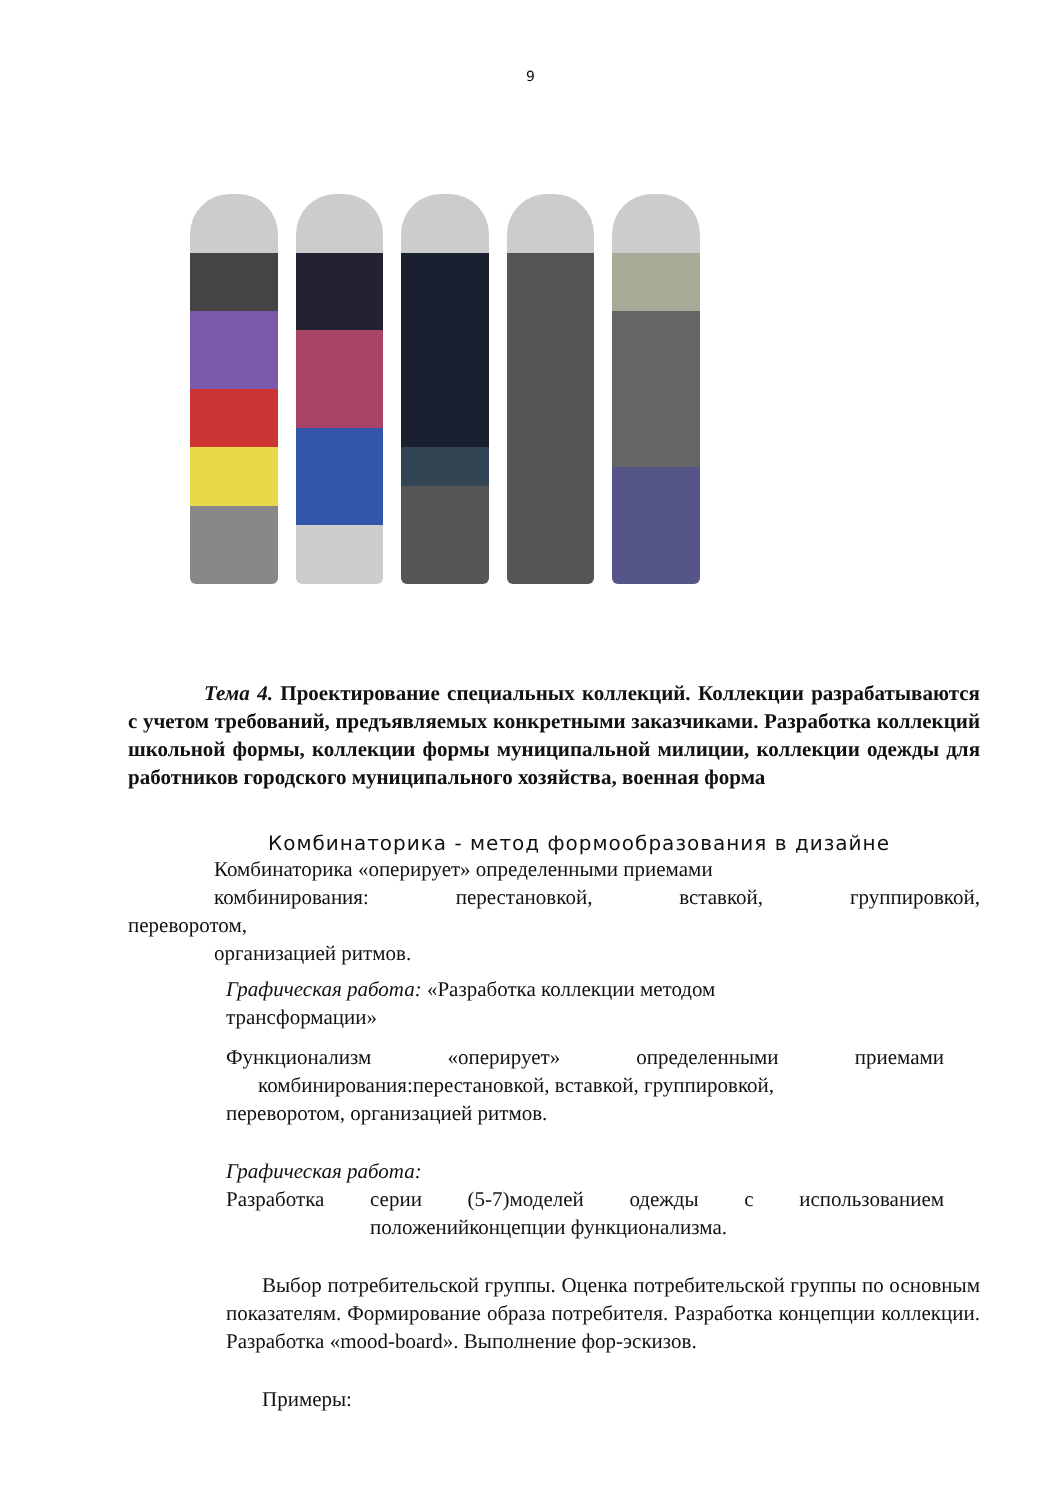9
Тема 4. Проектирование специальных коллекций. Коллекции разрабатываются с учетом требований, предъявляемых конкретными заказчиками. Разработка коллекций школьной формы, коллекции формы муниципальной милиции, коллекции одежды для работников городского муниципального хозяйства, военная форма
Комбинаторика - метод формообразования в дизайне
Комбинаторика «оперирует» определенными приемами
комбинирования: перестановкой, вставкой, группировкой,
переворотом,
организацией ритмов.
Графическая работа: «Разработка коллекции методом
трансформации»
Функционализм «оперирует» определенными приемами
комбинирования:перестановкой, вставкой, группировкой,
переворотом, организацией ритмов.
Графическая работа:
Разработка серии (5-7)моделей одежды с использованием
положенийконцепции функционализма.
Выбор потребительской группы. Оценка потребительской группы по основным показателям. Формирование образа потребителя. Разработка концепции коллекции. Разработка «mood-board». Выполнение фор-эскизов.
Примеры: